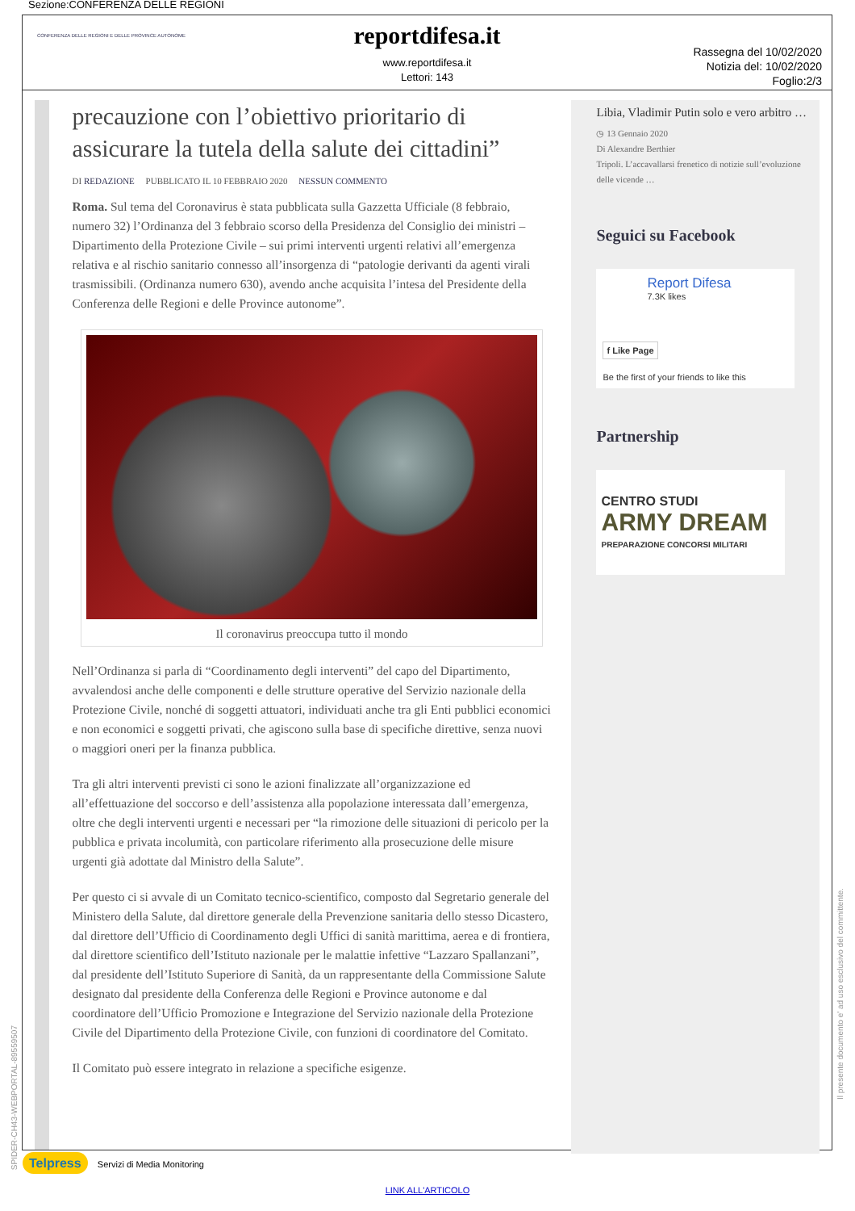Sezione:CONFERENZA DELLE REGIONI
CONFERENZA DELLE REGIONI E DELLE PROVINCE AUTONOME
reportdifesa.it
www.reportdifesa.it
Lettori: 143
Rassegna del 10/02/2020
Notizia del: 10/02/2020
Foglio:2/3
precauzione con l’obiettivo prioritario di assicurare la tutela della salute dei cittadini”
DI REDAZIONE PUBBLICATO IL 10 FEBBRAIO 2020 NESSUN COMMENTO
Roma. Sul tema del Coronavirus è stata pubblicata sulla Gazzetta Ufficiale (8 febbraio, numero 32) l’Ordinanza del 3 febbraio scorso della Presidenza del Consiglio dei ministri – Dipartimento della Protezione Civile – sui primi interventi urgenti relativi all’emergenza relativa e al rischio sanitario connesso all’insorgenza di “patologie derivanti da agenti virali trasmissibili. (Ordinanza numero 630), avendo anche acquisita l’intesa del Presidente della Conferenza delle Regioni e delle Province autonome”.
Il coronavirus preoccupa tutto il mondo
Nell’Ordinanza si parla di “Coordinamento degli interventi” del capo del Dipartimento, avvalendosi anche delle componenti e delle strutture operative del Servizio nazionale della Protezione Civile, nonché di soggetti attuatori, individuati anche tra gli Enti pubblici economici e non economici e soggetti privati, che agiscono sulla base di specifiche direttive, senza nuovi o maggiori oneri per la finanza pubblica.
Tra gli altri interventi previsti ci sono le azioni finalizzate all’organizzazione ed all’effettuazione del soccorso e dell’assistenza alla popolazione interessata dall’emergenza, oltre che degli interventi urgenti e necessari per “la rimozione delle situazioni di pericolo per la pubblica e privata incolumità, con particolare riferimento alla prosecuzione delle misure urgenti già adottate dal Ministro della Salute”.
Per questo ci si avvale di un Comitato tecnico-scientifico, composto dal Segretario generale del Ministero della Salute, dal direttore generale della Prevenzione sanitaria dello stesso Dicastero, dal direttore dell’Ufficio di Coordinamento degli Uffici di sanità marittima, aerea e di frontiera, dal direttore scientifico dell’Istituto nazionale per le malattie infettive “Lazzaro Spallanzani”, dal presidente dell’Istituto Superiore di Sanità, da un rappresentante della Commissione Salute designato dal presidente della Conferenza delle Regioni e Province autonome e dal coordinatore dell’Ufficio Promozione e Integrazione del Servizio nazionale della Protezione Civile del Dipartimento della Protezione Civile, con funzioni di coordinatore del Comitato.
Il Comitato può essere integrato in relazione a specifiche esigenze.
Libia, Vladimir Putin solo e vero arbitro …
◷ 13 Gennaio 2020
Di Alexandre Berthier
Tripoli. L’accavallarsi frenetico di notizie sull’evoluzione delle vicende …
Seguici su Facebook
Report Difesa
7.3K likes
f Like Page
Be the first of your friends to like this
Partnership
CENTRO STUDI
ARMY DREAM
PREPARAZIONE CONCORSI MILITARI
SPIDER-CH43-WEBPORTAL-89559507
Il presente documento e' ad uso esclusivo del committente.
Telpress Servizi di Media Monitoring
LINK ALL'ARTICOLO